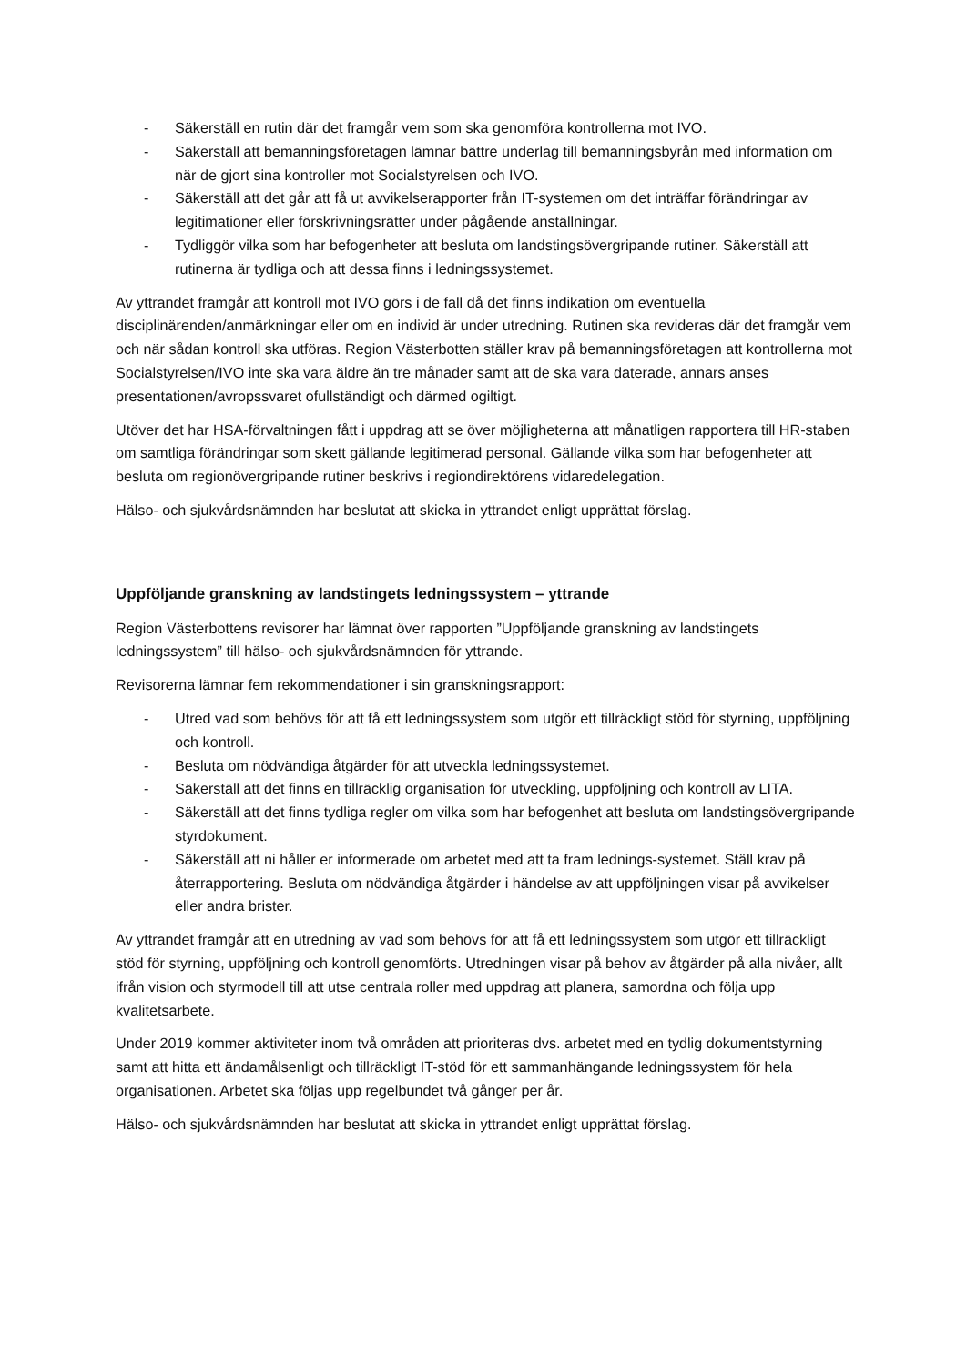- Säkerställ en rutin där det framgår vem som ska genomföra kontrollerna mot IVO.
- Säkerställ att bemanningsföretagen lämnar bättre underlag till bemanningsbyrån med information om när de gjort sina kontroller mot Socialstyrelsen och IVO.
- Säkerställ att det går att få ut avvikelserapporter från IT-systemen om det inträffar förändringar av legitimationer eller förskrivningsrätter under pågående anställningar.
- Tydliggör vilka som har befogenheter att besluta om landstingsövergripande rutiner. Säkerställ att rutinerna är tydliga och att dessa finns i ledningssystemet.
Av yttrandet framgår att kontroll mot IVO görs i de fall då det finns indikation om eventuella disciplinärenden/anmärkningar eller om en individ är under utredning. Rutinen ska revideras där det framgår vem och när sådan kontroll ska utföras. Region Västerbotten ställer krav på bemanningsföretagen att kontrollerna mot Socialstyrelsen/IVO inte ska vara äldre än tre månader samt att de ska vara daterade, annars anses presentationen/avropssvaret ofullständigt och därmed ogiltigt.
Utöver det har HSA-förvaltningen fått i uppdrag att se över möjligheterna att månatligen rapportera till HR-staben om samtliga förändringar som skett gällande legitimerad personal. Gällande vilka som har befogenheter att besluta om regionövergripande rutiner beskrivs i regiondirektörens vidaredelegation.
Hälso- och sjukvårdsnämnden har beslutat att skicka in yttrandet enligt upprättat förslag.
Uppföljande granskning av landstingets ledningssystem – yttrande
Region Västerbottens revisorer har lämnat över rapporten ”Uppföljande granskning av landstingets ledningssystem” till hälso- och sjukvårdsnämnden för yttrande.
Revisorerna lämnar fem rekommendationer i sin granskningsrapport:
- Utred vad som behövs för att få ett ledningssystem som utgör ett tillräckligt stöd för styrning, uppföljning och kontroll.
- Besluta om nödvändiga åtgärder för att utveckla ledningssystemet.
- Säkerställ att det finns en tillräcklig organisation för utveckling, uppföljning och kontroll av LITA.
- Säkerställ att det finns tydliga regler om vilka som har befogenhet att besluta om landstingsövergripande styrdokument.
- Säkerställ att ni håller er informerade om arbetet med att ta fram lednings-systemet. Ställ krav på återrapportering. Besluta om nödvändiga åtgärder i händelse av att uppföljningen visar på avvikelser eller andra brister.
Av yttrandet framgår att en utredning av vad som behövs för att få ett ledningssystem som utgör ett tillräckligt stöd för styrning, uppföljning och kontroll genomförts. Utredningen visar på behov av åtgärder på alla nivåer, allt ifrån vision och styrmodell till att utse centrala roller med uppdrag att planera, samordna och följa upp kvalitetsarbete.
Under 2019 kommer aktiviteter inom två områden att prioriteras dvs. arbetet med en tydlig dokumentstyrning samt att hitta ett ändamålsenligt och tillräckligt IT-stöd för ett sammanhängande ledningssystem för hela organisationen. Arbetet ska följas upp regelbundet två gånger per år.
Hälso- och sjukvårdsnämnden har beslutat att skicka in yttrandet enligt upprättat förslag.